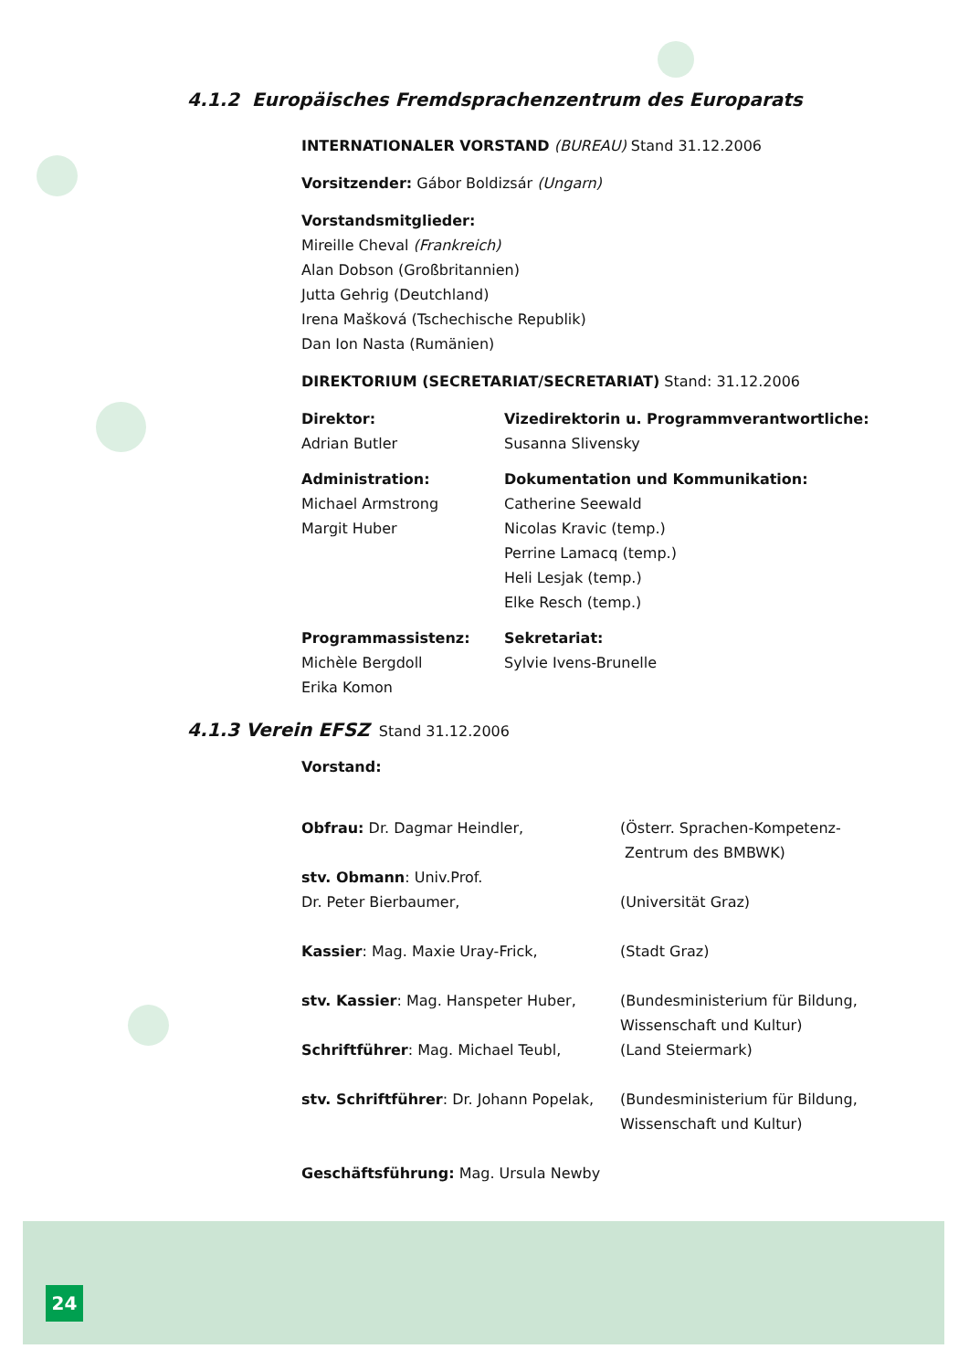4.1.2 Europäisches Fremdsprachenzentrum des Europarats
INTERNATIONALER VORSTAND (BUREAU) Stand 31.12.2006
Vorsitzender: Gábor Boldizsár (Ungarn)
Vorstandsmitglieder:
Mireille Cheval (Frankreich)
Alan Dobson (Großbritannien)
Jutta Gehrig (Deutchland)
Irena Mašková (Tschechische Republik)
Dan Ion Nasta (Rumänien)
DIREKTORIUM (SECRETARIAT/SECRETARIAT) Stand: 31.12.2006
Direktor:
Adrian Butler
Vizedirektorin u. Programmverantwortliche:
Susanna Slivensky
Administration:
Michael Armstrong
Margit Huber
Dokumentation und Kommunikation:
Catherine Seewald
Nicolas Kravic (temp.)
Perrine Lamacq (temp.)
Heli Lesjak (temp.)
Elke Resch (temp.)
Programmassistenz:
Michèle Bergdoll
Erika Komon
Sekretariat:
Sylvie Ivens-Brunelle
4.1.3 Verein EFSZ Stand 31.12.2006
Vorstand:
Obfrau: Dr. Dagmar Heindler, (Österr. Sprachen-Kompetenz-
Zentrum des BMBWK)
stv. Obmann: Univ.Prof.
Dr. Peter Bierbaumer,
(Universität Graz)
Kassier: Mag. Maxie Uray-Frick, (Stadt Graz)
stv. Kassier: Mag. Hanspeter Huber, (Bundesministerium für Bildung,
Wissenschaft und Kultur)
Schriftführer: Mag. Michael Teubl, (Land Steiermark)
stv. Schriftführer: Dr. Johann Popelak,
(Bundesministerium für Bildung,
Wissenschaft und Kultur)
Geschäftsführung: Mag. Ursula Newby
24